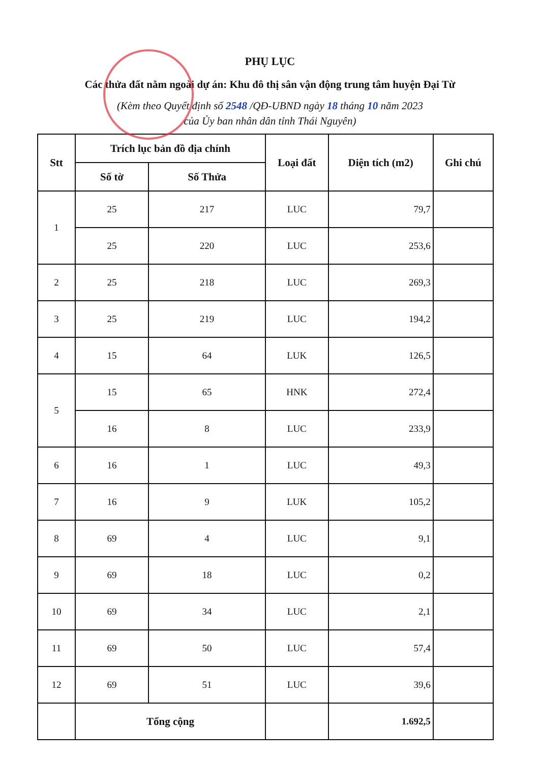PHỤ LỤC
Các thửa đất nằm ngoài dự án: Khu đô thị sân vận động trung tâm huyện Đại Từ
(Kèm theo Quyết định số 2548 /QĐ-UBND ngày 18 tháng 10 năm 2023
của Ủy ban nhân dân tỉnh Thái Nguyên)
| Stt | Trích lục bản đồ địa chính | | Loại đất | Diện tích (m2) | Ghi chú |
| --- | --- | --- | --- | --- | --- |
| | Số tờ | Số Thửa | | | |
| 1 | 25 | 217 | LUC | 79,7 | |
| | 25 | 220 | LUC | 253,6 | |
| 2 | 25 | 218 | LUC | 269,3 | |
| 3 | 25 | 219 | LUC | 194,2 | |
| 4 | 15 | 64 | LUK | 126,5 | |
| 5 | 15 | 65 | HNK | 272,4 | |
| | 16 | 8 | LUC | 233,9 | |
| 6 | 16 | 1 | LUC | 49,3 | |
| 7 | 16 | 9 | LUK | 105,2 | |
| 8 | 69 | 4 | LUC | 9,1 | |
| 9 | 69 | 18 | LUC | 0,2 | |
| 10 | 69 | 34 | LUC | 2,1 | |
| 11 | 69 | 50 | LUC | 57,4 | |
| 12 | 69 | 51 | LUC | 39,6 | |
| | Tổng cộng | | | 1.692,5 | |